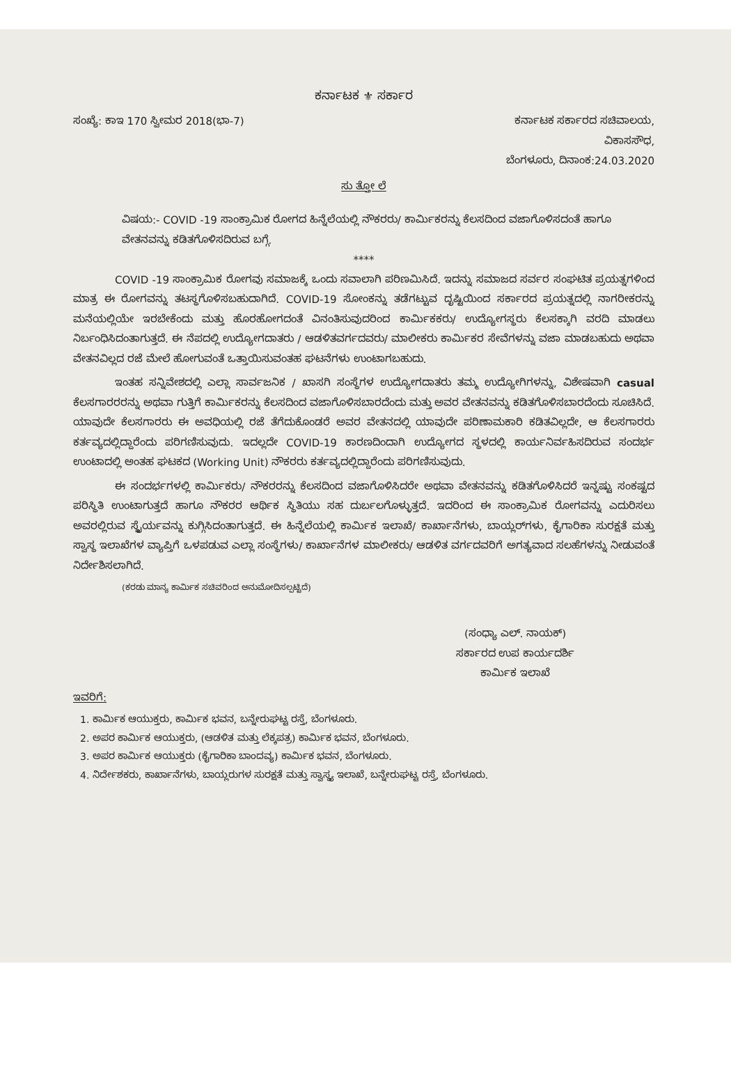ಕರ್ನಾಟಕ ⚜ ಸರ್ಕಾರ
ಸಂಖ್ಯೆ: ಕಾಇ 170 ಸ್ವೀಮರ 2018(ಭಾ-7) ಕರ್ನಾಟಕ ಸರ್ಕಾರದ ಸಚಿವಾಲಯ,
ವಿಕಾಸಸೌಧ,
ಬೆಂಗಳೂರು, ದಿನಾಂಕ:24.03.2020
ಸು ತ್ತೋ ಲೆ
ವಿಷಯ:- COVID -19 ಸಾಂಕ್ರಾಮಿಕ ರೋಗದ ಹಿನ್ನೆಲೆಯಲ್ಲಿ ನೌಕರರು/ ಕಾರ್ಮಿಕರನ್ನು ಕೆಲಸದಿಂದ ವಜಾಗೊಳಿಸದಂತೆ ಹಾಗೂ ವೇತನವನ್ನು ಕಡಿತಗೊಳಿಸದಿರುವ ಬಗ್ಗೆ.
****
COVID -19 ಸಾಂಕ್ರಾಮಿಕ ರೋಗವು ಸಮಾಜಕ್ಕೆ ಒಂದು ಸವಾಲಾಗಿ ಪರಿಣಮಿಸಿದೆ. ಇದನ್ನು ಸಮಾಜದ ಸರ್ವರ ಸಂಘಟಿತ ಪ್ರಯತ್ನಗಳಿಂದ ಮಾತ್ರ ಈ ರೋಗವನ್ನು ತಟಸ್ಥಗೊಳಿಸಬಹುದಾಗಿದೆ. COVID-19 ಸೋಂಕನ್ನು ತಡೆಗಟ್ಟುವ ದೃಷ್ಟಿಯಿಂದ ಸರ್ಕಾರದ ಪ್ರಯತ್ನದಲ್ಲಿ ನಾಗರೀಕರನ್ನು ಮನೆಯಲ್ಲಿಯೇ ಇರಬೇಕೆಂದು ಮತ್ತು ಹೊರಹೋಗದಂತೆ ವಿನಂತಿಸುವುದರಿಂದ ಕಾರ್ಮಿಕಕರು/ ಉದ್ಯೋಗಸ್ಥರು ಕೆಲಸಕ್ಕಾಗಿ ವರದಿ ಮಾಡಲು ನಿರ್ಬಂಧಿಸಿದಂತಾಗುತ್ತದೆ. ಈ ನೆಪದಲ್ಲಿ ಉದ್ಯೋಗದಾತರು / ಆಡಳಿತವರ್ಗದವರು/ ಮಾಲೀಕರು ಕಾರ್ಮಿಕರ ಸೇವೆಗಳನ್ನು ವಜಾ ಮಾಡಬಹುದು ಅಥವಾ ವೇತನವಿಲ್ಲದ ರಜೆ ಮೇಲೆ ಹೋಗುವಂತೆ ಒತ್ತಾಯಿಸುವಂತಹ ಘಟನೆಗಳು ಉಂಟಾಗಬಹುದು.
ಇಂತಹ ಸನ್ನಿವೇಶದಲ್ಲಿ ಎಲ್ಲಾ ಸಾರ್ವಜನಿಕ / ಖಾಸಗಿ ಸಂಸ್ಥೆಗಳ ಉದ್ಯೋಗದಾತರು ತಮ್ಮ ಉದ್ಯೋಗಿಗಳನ್ನು, ವಿಶೇಷವಾಗಿ casual ಕೆಲಸಗಾರರರನ್ನು ಅಥವಾ ಗುತ್ತಿಗೆ ಕಾರ್ಮಿಕರನ್ನು ಕೆಲಸದಿಂದ ವಜಾಗೊಳಿಸಬಾರದೆಂದು ಮತ್ತು ಅವರ ವೇತನವನ್ನು ಕಡಿತಗೊಳಿಸಬಾರದೆಂದು ಸೂಚಿಸಿದೆ. ಯಾವುದೇ ಕೆಲಸಗಾರರು ಈ ಅವಧಿಯಲ್ಲಿ ರಜೆ ತೆಗೆದುಕೊಂಡರೆ ಅವರ ವೇತನದಲ್ಲಿ ಯಾವುದೇ ಪರಿಣಾಮಕಾರಿ ಕಡಿತವಿಲ್ಲದೇ, ಆ ಕೆಲಸಗಾರರು ಕರ್ತವ್ಯದಲ್ಲಿದ್ದಾರೆಂದು ಪರಿಗಣಿಸುವುದು. ಇದಲ್ಲದೇ COVID-19 ಕಾರಣದಿಂದಾಗಿ ಉದ್ಯೋಗದ ಸ್ಥಳದಲ್ಲಿ ಕಾರ್ಯನಿರ್ವಹಿಸದಿರುವ ಸಂದರ್ಭ ಉಂಟಾದಲ್ಲಿ ಅಂತಹ ಘಟಕದ (Working Unit) ನೌಕರರು ಕರ್ತವ್ಯದಲ್ಲಿದ್ದಾರೆಂದು ಪರಿಗಣಿಸುವುದು.
ಈ ಸಂದರ್ಭಗಳಲ್ಲಿ ಕಾರ್ಮಿಕರು/ ನೌಕರರನ್ನು ಕೆಲಸದಿಂದ ವಜಾಗೊಳಿಸಿದರೇ ಅಥವಾ ವೇತನವನ್ನು ಕಡಿತಗೊಳಿಸಿದರೆ ಇನ್ನಷ್ಟು ಸಂಕಷ್ಟದ ಪರಿಸ್ಥಿತಿ ಉಂಟಾಗುತ್ತದೆ ಹಾಗೂ ನೌಕರರ ಆರ್ಥಿಕ ಸ್ಥಿತಿಯು ಸಹ ದುರ್ಬಲಗೊಳ್ಳುತ್ತದೆ. ಇದರಿಂದ ಈ ಸಾಂಕ್ರಾಮಿಕ ರೋಗವನ್ನು ಎದುರಿಸಲು ಅವರಲ್ಲಿರುವ ಸ್ಥೈರ್ಯವನ್ನು ಕುಗ್ಗಿಸಿದಂತಾಗುತ್ತದೆ. ಈ ಹಿನ್ನೆಲೆಯಲ್ಲಿ ಕಾರ್ಮಿಕ ಇಲಾಖೆ/ ಕಾರ್ಖಾನೆಗಳು, ಬಾಯ್ಲರ್‌ಗಳು, ಕೈಗಾರಿಕಾ ಸುರಕ್ಷತೆ ಮತ್ತು ಸ್ವಾಸ್ಥ ಇಲಾಖೆಗಳ ವ್ಯಾಪ್ತಿಗೆ ಒಳಪಡುವ ಎಲ್ಲಾ ಸಂಸ್ಥೆಗಳು/ ಕಾರ್ಖಾನೆಗಳ ಮಾಲೀಕರು/ ಆಡಳಿತ ವರ್ಗದವರಿಗೆ ಅಗತ್ಯವಾದ ಸಲಹೆಗಳನ್ನು ನೀಡುವಂತೆ ನಿರ್ದೇಶಿಸಲಾಗಿದೆ.
(ಕರಡು ಮಾನ್ಯ ಕಾರ್ಮಿಕ ಸಚಿವರಿಂದ ಅನುಮೋದಿಸಲ್ಪಟ್ಟಿದೆ)
(ಸಂಧ್ಯಾ ಎಲ್. ನಾಯಕ್)
ಸರ್ಕಾರದ ಉಪ ಕಾರ್ಯದರ್ಶಿ
ಕಾರ್ಮಿಕ ಇಲಾಖೆ
ಇವರಿಗೆ:
1. ಕಾರ್ಮಿಕ ಆಯುಕ್ತರು, ಕಾರ್ಮಿಕ ಭವನ, ಬನ್ನೇರುಘಟ್ಟ ರಸ್ತೆ, ಬೆಂಗಳೂರು.
2. ಅಪರ ಕಾರ್ಮಿಕ ಆಯುಕ್ತರು, (ಆಡಳಿತ ಮತ್ತು ಲೆಕ್ಕಪತ್ರ) ಕಾರ್ಮಿಕ ಭವನ, ಬೆಂಗಳೂರು.
3. ಅಪರ ಕಾರ್ಮಿಕ ಆಯುಕ್ತರು (ಕೈಗಾರಿಕಾ ಬಾಂದವ್ಯ) ಕಾರ್ಮಿಕ ಭವನ, ಬೆಂಗಳೂರು.
4. ನಿರ್ದೇಶಕರು, ಕಾರ್ಖಾನೆಗಳು, ಬಾಯ್ಲರುಗಳ ಸುರಕ್ಷತೆ ಮತ್ತು ಸ್ವಾಸ್ಥ್ಯ ಇಲಾಖೆ, ಬನ್ನೇರುಘಟ್ಟ ರಸ್ತೆ, ಬೆಂಗಳೂರು.